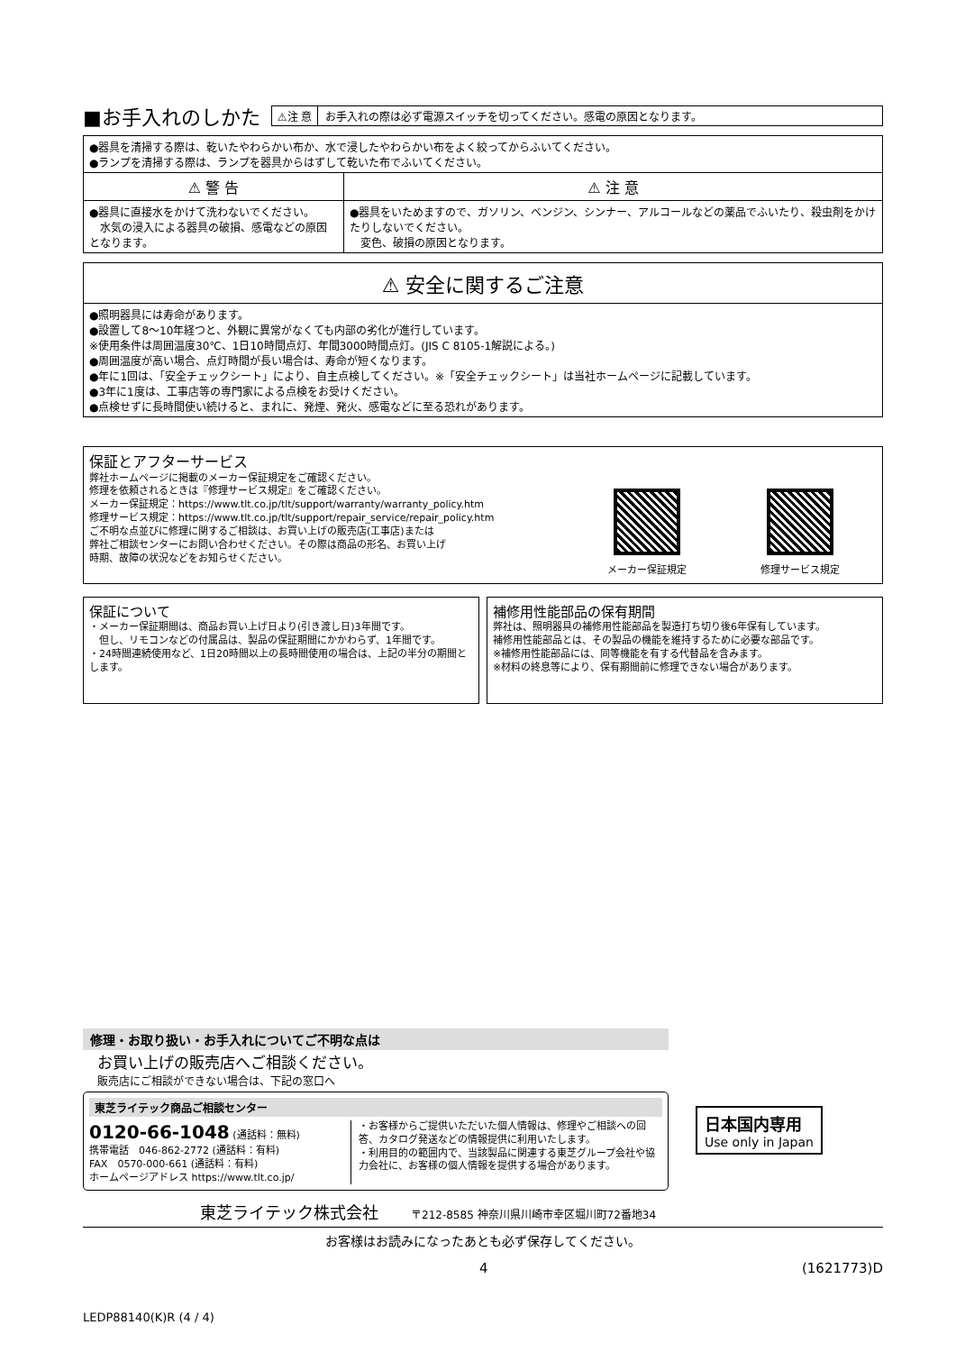■お手入れのしかた
⚠注 意 お手入れの際は必ず電源スイッチを切ってください。感電の原因となります。
| ●器具を清掃する際は、乾いたやわらかい布か、水で浸したやわらかい布をよく絞ってからふいてください。 ●ランプを清掃する際は、ランプを器具からはずして乾いた布でふいてください。 | |
| ⚠ 警 告 | ⚠ 注 意 |
| ●器具に直接水をかけて洗わないでください。 水気の浸入による器具の破損、感電などの原因となります。 | ●器具をいためますので、ガソリン、ベンジン、シンナー、アルコールなどの薬品でふいたり、殺虫剤をかけたりしないでください。 変色、破損の原因となります。 |
| ⚠ 安全に関するご注意 |
| --- |
| ●照明器具には寿命があります。 ●設置して8～10年経つと、外観に異常がなくても内部の劣化が進行しています。 ※使用条件は周囲温度30℃、1日10時間点灯、年間3000時間点灯。(JIS C 8105-1解説による。) ●周囲温度が高い場合、点灯時間が長い場合は、寿命が短くなります。 ●年に1回は、「安全チェックシート」により、自主点検してください。※「安全チェックシート」は当社ホームページに記載しています。 ●3年に1度は、工事店等の専門家による点検をお受けください。 ●点検せずに長時間使い続けると、まれに、発煙、発火、感電などに至る恐れがあります。 |
保証とアフターサービス
弊社ホームページに掲載のメーカー保証規定をご確認ください。
修理を依頼されるときは『修理サービス規定』をご確認ください。
メーカー保証規定：https://www.tlt.co.jp/tlt/support/warranty/warranty_policy.htm
修理サービス規定：https://www.tlt.co.jp/tlt/support/repair_service/repair_policy.htm
ご不明な点並びに修理に関するご相談は、お買い上げの販売店(工事店)または
弊社ご相談センターにお問い合わせください。その際は商品の形名、お買い上げ
時期、故障の状況などをお知らせください。
メーカー保証規定 修理サービス規定
保証について
・メーカー保証期間は、商品お買い上げ日より(引き渡し日)3年間です。
　但し、リモコンなどの付属品は、製品の保証期間にかかわらず、1年間です。
・24時間連続使用など、1日20時間以上の長時間使用の場合は、上記の半分の期間とします。
補修用性能部品の保有期間
弊社は、照明器具の補修用性能部品を製造打ち切り後6年保有しています。
補修用性能部品とは、その製品の機能を維持するために必要な部品です。
※補修用性能部品には、同等機能を有する代替品を含みます。
※材料の終息等により、保有期間前に修理できない場合があります。
修理・お取り扱い・お手入れについてご不明な点は
お買い上げの販売店へご相談ください。
販売店にご相談ができない場合は、下記の窓口へ
東芝ライテック商品ご相談センター
0120-66-1048 (通話料：無料)
携帯電話　046-862-2772 (通話料：有料)
FAX　0570-000-661 (通話料：有料)
ホームページアドレス https://www.tlt.co.jp/
・お客様からご提供いただいた個人情報は、修理やご相談への回答、カタログ発送などの情報提供に利用いたします。
・利用目的の範囲内で、当該製品に関連する東芝グループ会社や協力会社に、お客様の個人情報を提供する場合があります。
日本国内専用
Use only in Japan
東芝ライテック株式会社　　　〒212-8585 神奈川県川崎市幸区堀川町72番地34
お客様はお読みになったあとも必ず保存してください。
4 (1621773)D
LEDP88140(K)R (4 / 4)